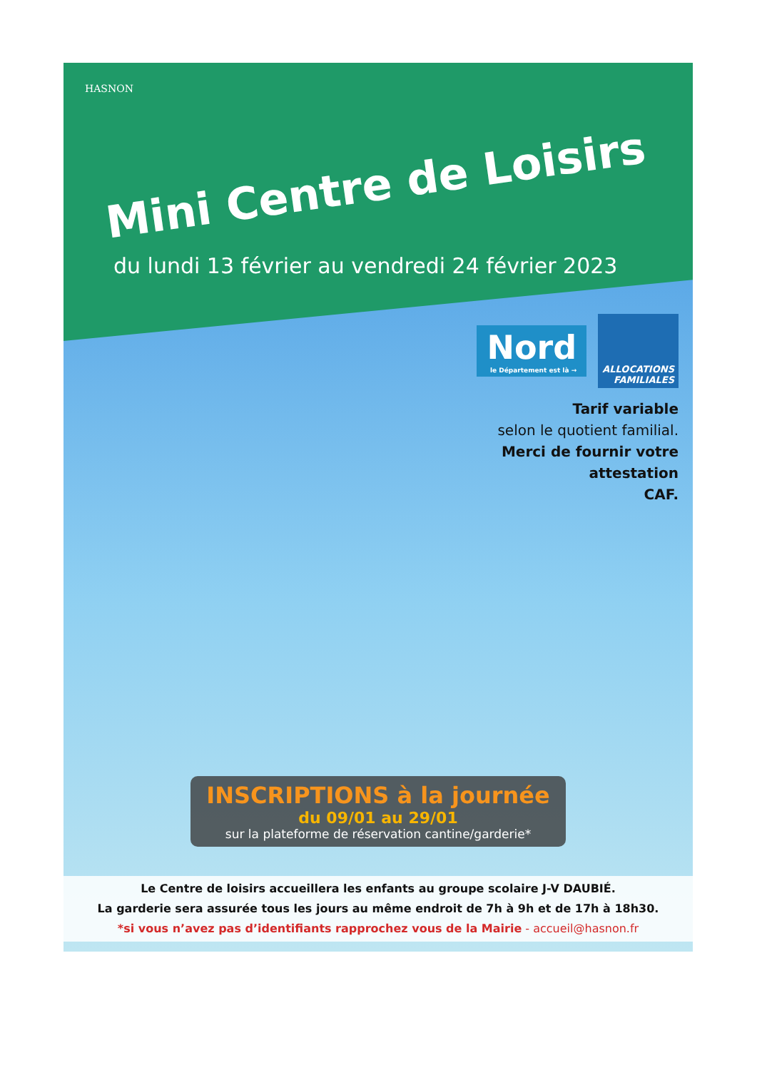HASNON
Mini Centre de Loisirs
du lundi 13 février au vendredi 24 février 2023
Nord le Département est là → ALLOCATIONS
FAMILIALES
Tarif variable
selon le quotient familial.
Merci de fournir votre
attestation
CAF.
INSCRIPTIONS à la journée
du 09/01 au 29/01
sur la plateforme de réservation cantine/garderie*
Le Centre de loisirs accueillera les enfants au groupe scolaire J-V DAUBIÉ.
La garderie sera assurée tous les jours au même endroit de 7h à 9h et de 17h à 18h30.
*si vous n’avez pas d’identifiants rapprochez vous de la Mairie - accueil@hasnon.fr